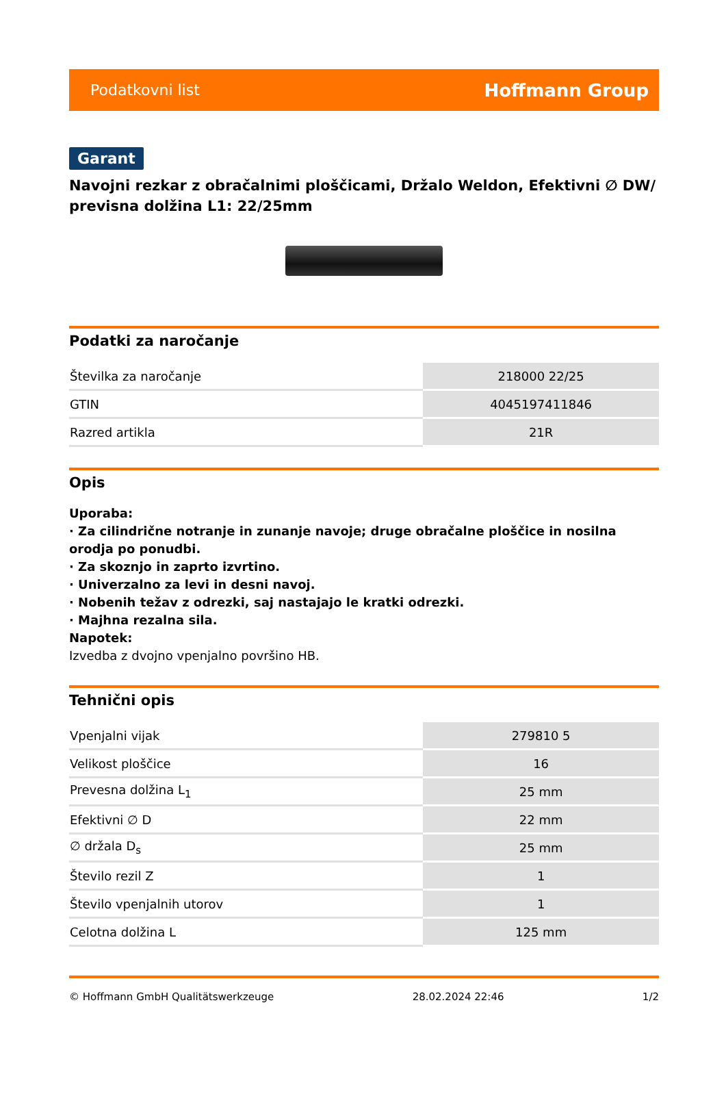Podatkovni list Hoffmann Group
Garant
Navojni rezkar z obračalnimi ploščicami, Držalo Weldon, Efektivni ∅ DW/ previsna dolžina L1: 22/25mm
Podatki za naročanje
| Številka za naročanje | 218000 22/25 |
| GTIN | 4045197411846 |
| Razred artikla | 21R |
Opis
Uporaba:
· Za cilindrične notranje in zunanje navoje; druge obračalne ploščice in nosilna orodja po ponudbi.
· Za skoznjo in zaprto izvrtino.
· Univerzalno za levi in desni navoj.
· Nobenih težav z odrezki, saj nastajajo le kratki odrezki.
· Majhna rezalna sila.
Napotek:
Izvedba z dvojno vpenjalno površino HB.
Tehnični opis
| Vpenjalni vijak | 279810 5 |
| Velikost ploščice | 16 |
| Prevesna dolžina L<sub>1</sub> | 25 mm |
| Efektivni ∅ D | 22 mm |
| ∅ držala D<sub>s</sub> | 25 mm |
| Število rezil Z | 1 |
| Število vpenjalnih utorov | 1 |
| Celotna dolžina L | 125 mm |
© Hoffmann GmbH Qualitätswerkzeuge 28.02.2024 22:46 1/2